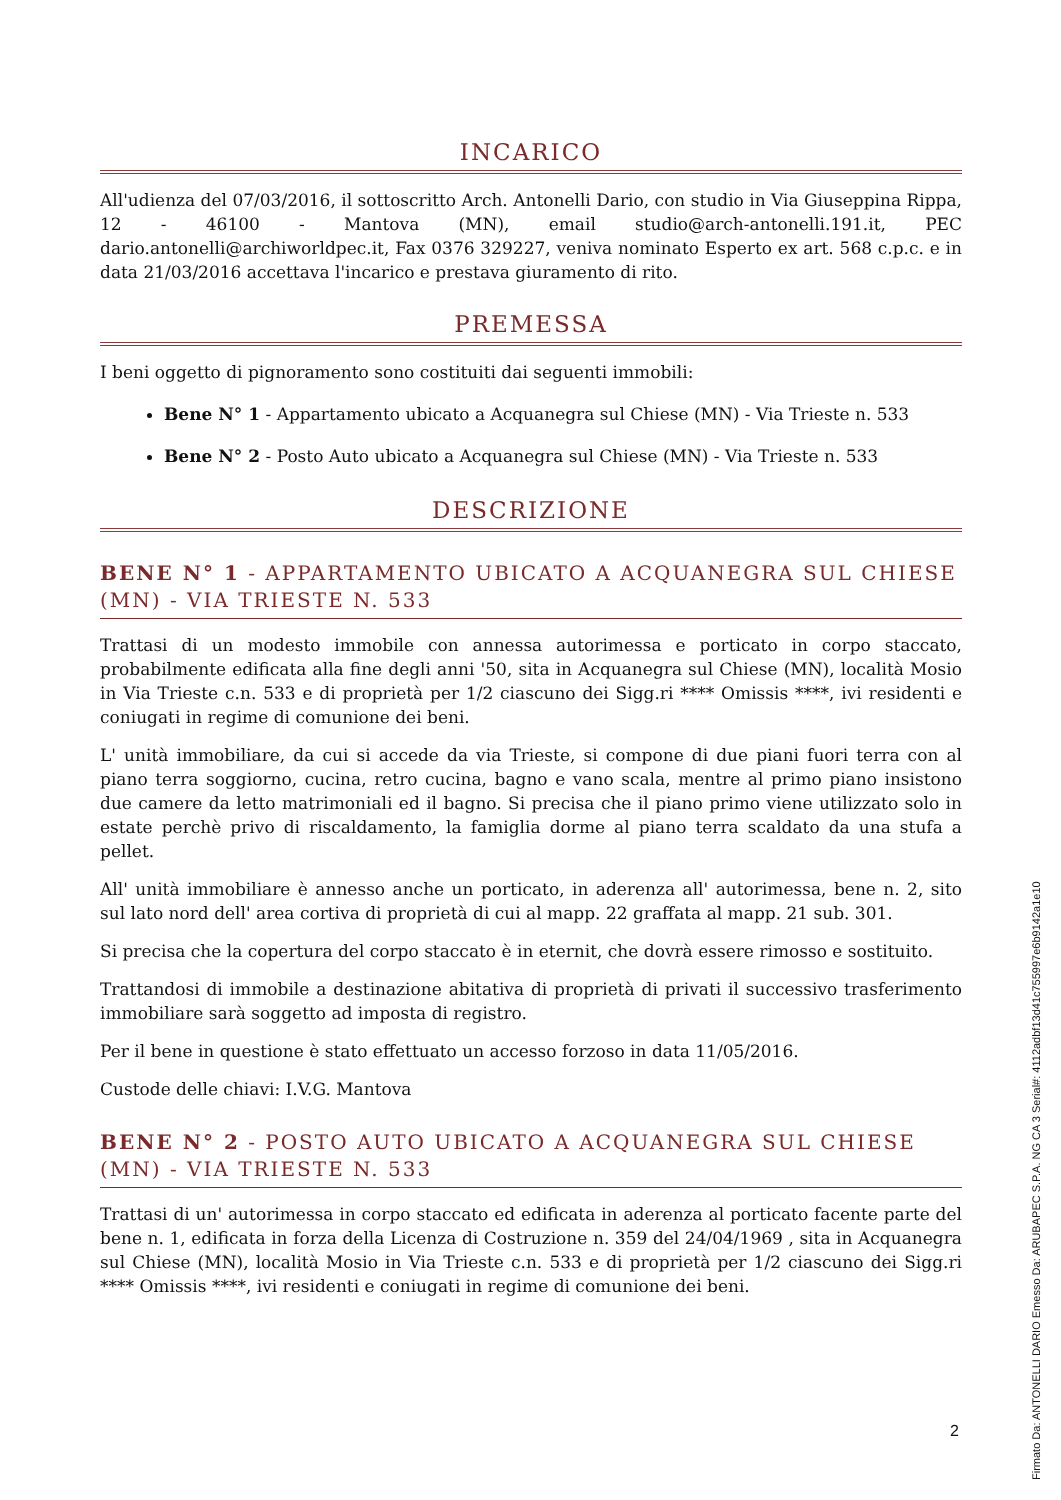INCARICO
All'udienza del 07/03/2016, il sottoscritto Arch. Antonelli Dario, con studio in Via Giuseppina Rippa, 12 - 46100 - Mantova (MN), email studio@arch-antonelli.191.it, PEC dario.antonelli@archiworldpec.it, Fax 0376 329227, veniva nominato Esperto ex art. 568 c.p.c. e in data 21/03/2016 accettava l'incarico e prestava giuramento di rito.
PREMESSA
I beni oggetto di pignoramento sono costituiti dai seguenti immobili:
Bene N° 1 - Appartamento ubicato a Acquanegra sul Chiese (MN) - Via Trieste n. 533
Bene N° 2 - Posto Auto ubicato a Acquanegra sul Chiese (MN) - Via Trieste n. 533
DESCRIZIONE
BENE N° 1 - APPARTAMENTO UBICATO A ACQUANEGRA SUL CHIESE (MN) - VIA TRIESTE N. 533
Trattasi di un modesto immobile con annessa autorimessa e porticato in corpo staccato, probabilmente edificata alla fine degli anni '50, sita in Acquanegra sul Chiese (MN), località Mosio in Via Trieste c.n. 533 e di proprietà per 1/2 ciascuno dei Sigg.ri **** Omissis ****, ivi residenti e coniugati in regime di comunione dei beni.
L' unità immobiliare, da cui si accede da via Trieste, si compone di due piani fuori terra con al piano terra soggiorno, cucina, retro cucina, bagno e vano scala, mentre al primo piano insistono due camere da letto matrimoniali ed il bagno. Si precisa che il piano primo viene utilizzato solo in estate perchè privo di riscaldamento, la famiglia dorme al piano terra scaldato da una stufa a pellet.
All' unità immobiliare è annesso anche un porticato, in aderenza all' autorimessa, bene n. 2, sito sul lato nord dell' area cortiva di proprietà di cui al mapp. 22 graffata al mapp. 21 sub. 301.
Si precisa che la copertura del corpo staccato è in eternit, che dovrà essere rimosso e sostituito.
Trattandosi di immobile a destinazione abitativa di proprietà di privati il successivo trasferimento immobiliare sarà soggetto ad imposta di registro.
Per il bene in questione è stato effettuato un accesso forzoso in data 11/05/2016.
Custode delle chiavi: I.V.G. Mantova
BENE N° 2 - POSTO AUTO UBICATO A ACQUANEGRA SUL CHIESE (MN) - VIA TRIESTE N. 533
Trattasi di un' autorimessa in corpo staccato ed edificata in aderenza al porticato facente parte del bene n. 1, edificata in forza della Licenza di Costruzione n. 359 del 24/04/1969 , sita in Acquanegra sul Chiese (MN), località Mosio in Via Trieste c.n. 533 e di proprietà per 1/2 ciascuno dei Sigg.ri **** Omissis ****, ivi residenti e coniugati in regime di comunione dei beni.
2
Firmato Da: ANTONELLI DARIO Emesso Da: ARUBAPEC S.P.A. NG CA 3 Serial#: 4112adbf13d41c755997e6b9142a1e10